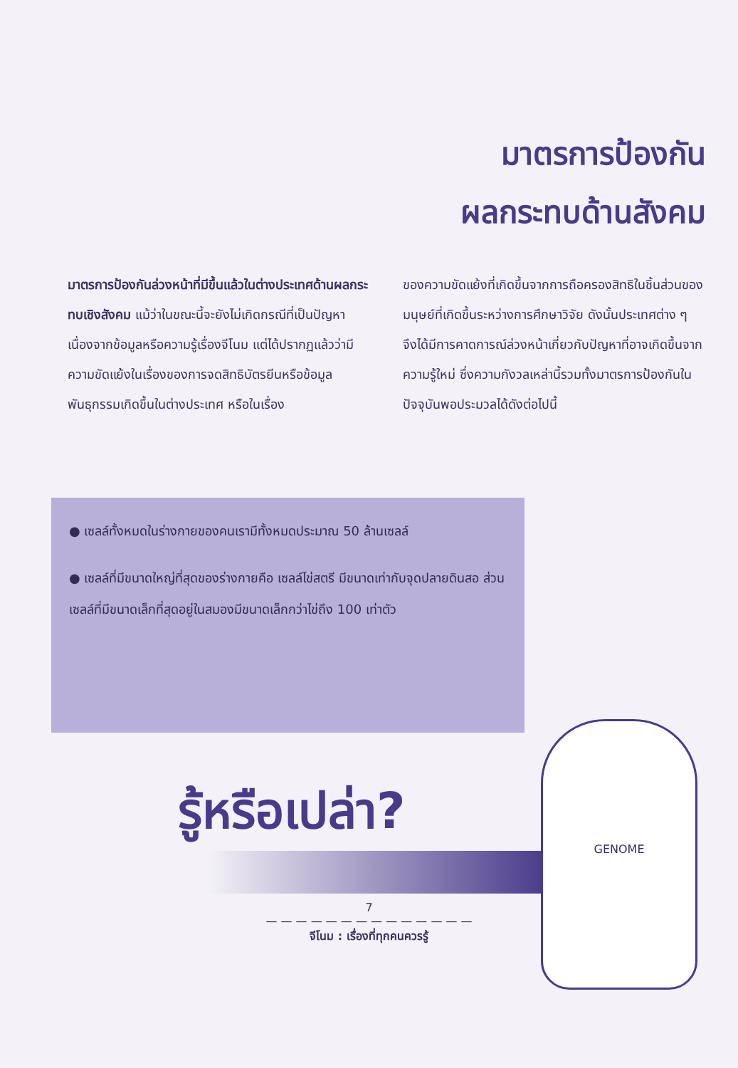มาตรการป้องกัน
ผลกระทบด้านสังคม
มาตรการป้องกันล่วงหน้าที่มีขึ้นแล้วในต่างประเทศด้านผลกระทบเชิงสังคม แม้ว่าในขณะนี้จะยังไม่เกิดกรณีที่เป็นปัญหาเนื่องจากข้อมูลหรือความรู้เรื่องจีโนม แต่ได้ปรากฏแล้วว่ามีความขัดแย้งในเรื่องของการจดสิทธิบัตรยีนหรือข้อมูลพันธุกรรมเกิดขึ้นในต่างประเทศ หรือในเรื่อง
ของความขัดแย้งที่เกิดขึ้นจากการถือครองสิทธิในชิ้นส่วนของมนุษย์ที่เกิดขึ้นระหว่างการศึกษาวิจัย ดังนั้นประเทศต่าง ๆ จึงได้มีการคาดการณ์ล่วงหน้าเกี่ยวกับปัญหาที่อาจเกิดขึ้นจากความรู้ใหม่ ซึ่งความกังวลเหล่านี้รวมทั้งมาตรการป้องกันในปัจจุบันพอประมวลได้ดังต่อไปนี้
● เซลล์ทั้งหมดในร่างกายของคนเรามีทั้งหมดประมาณ 50 ล้านเซลล์
● เซลล์ที่มีขนาดใหญ่ที่สุดของร่างกายคือ เซลล์ไข่สตรี มีขนาดเท่ากับจุดปลายดินสอ ส่วนเซลล์ที่มีขนาดเล็กที่สุดอยู่ในสมองมีขนาดเล็กกว่าไข่ถึง 100 เท่าตัว
รู้หรือเปล่า?
7
— — — — — — — — — — — — — —
จีโนม : เรื่องที่ทุกคนควรรู้
GENOME